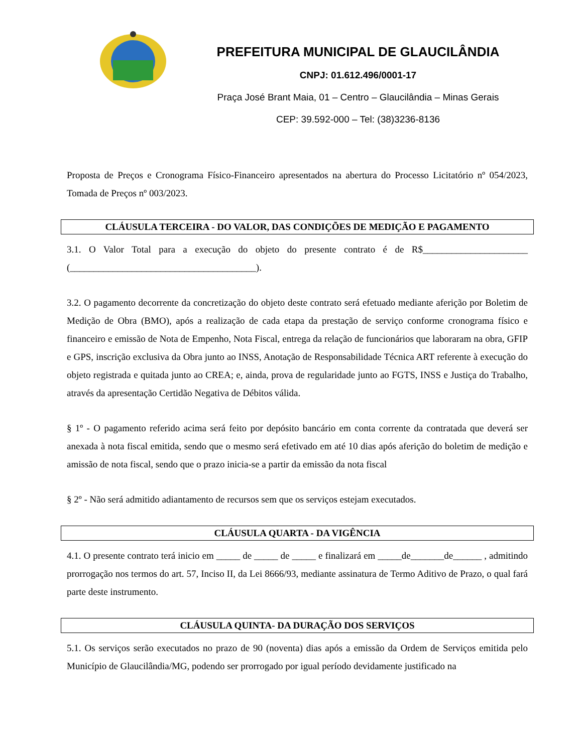PREFEITURA MUNICIPAL DE GLAUCILÂNDIA
CNPJ: 01.612.496/0001-17
Praça José Brant Maia, 01 – Centro – Glaucilândia – Minas Gerais
CEP: 39.592-000 – Tel: (38)3236-8136
Proposta de Preços e Cronograma Físico-Financeiro apresentados na abertura do Processo Licitatório nº 054/2023, Tomada de Preços nº 003/2023.
CLÁUSULA TERCEIRA - DO VALOR, DAS CONDIÇÕES DE MEDIÇÃO E PAGAMENTO
3.1. O Valor Total para a execução do objeto do presente contrato é de R$______________________ (_______________________________________).
3.2. O pagamento decorrente da concretização do objeto deste contrato será efetuado mediante aferição por Boletim de Medição de Obra (BMO), após a realização de cada etapa da prestação de serviço conforme cronograma físico e financeiro e emissão de Nota de Empenho, Nota Fiscal, entrega da relação de funcionários que laboraram na obra, GFIP e GPS, inscrição exclusiva da Obra junto ao INSS, Anotação de Responsabilidade Técnica ART referente à execução do objeto registrada e quitada junto ao CREA; e, ainda, prova de regularidade junto ao FGTS, INSS e Justiça do Trabalho, através da apresentação Certidão Negativa de Débitos válida.
§ 1º - O pagamento referido acima será feito por depósito bancário em conta corrente da contratada que deverá ser anexada à nota fiscal emitida, sendo que o mesmo será efetivado em até 10 dias após aferição do boletim de medição e amissão de nota fiscal, sendo que o prazo inicia-se a partir da emissão da nota fiscal
§ 2º - Não será admitido adiantamento de recursos sem que os serviços estejam executados.
CLÁUSULA QUARTA - DA VIGÊNCIA
4.1. O presente contrato terá inicio em _____ de _____ de _____ e finalizará em _____de_______de______ , admitindo prorrogação nos termos do art. 57, Inciso II, da Lei 8666/93, mediante assinatura de Termo Aditivo de Prazo, o qual fará parte deste instrumento.
CLÁUSULA QUINTA- DA DURAÇÃO DOS SERVIÇOS
5.1. Os serviços serão executados no prazo de 90 (noventa) dias após a emissão da Ordem de Serviços emitida pelo Município de Glaucilândia/MG, podendo ser prorrogado por igual período devidamente justificado na